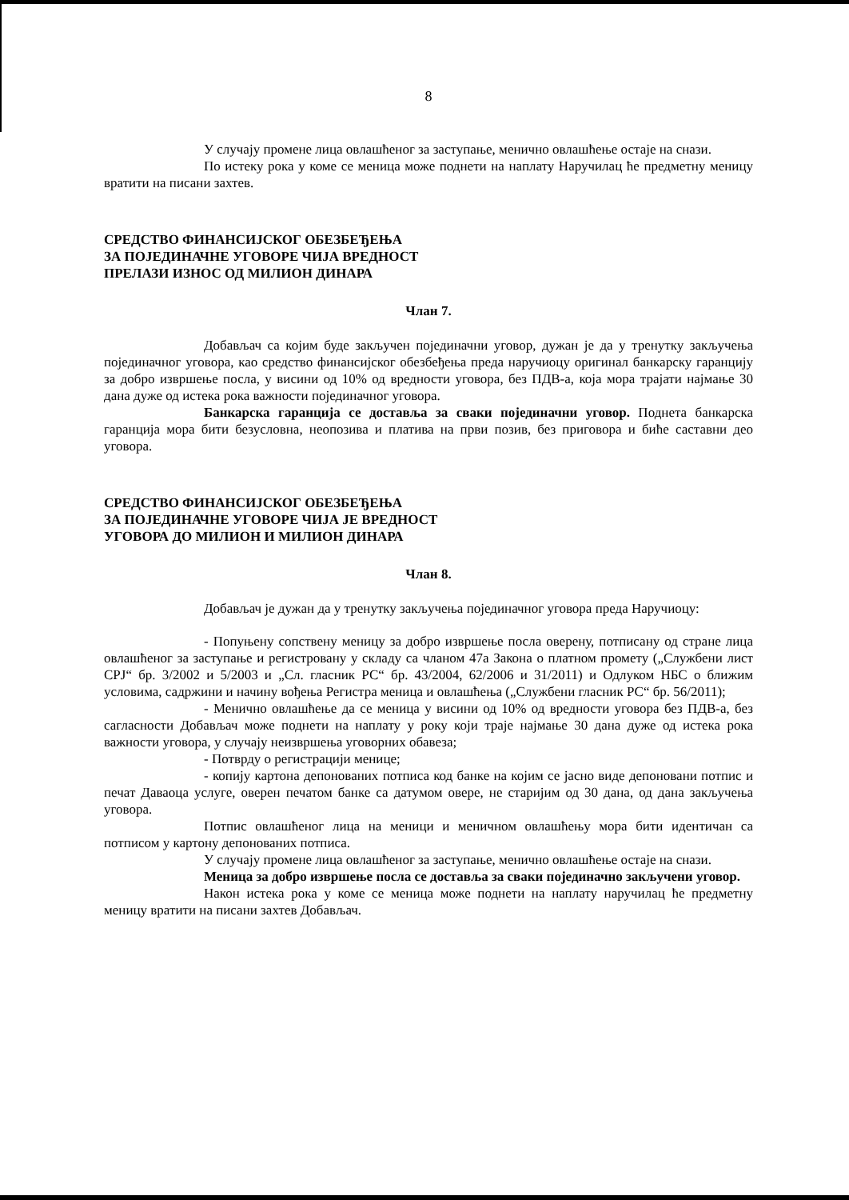8
У случају промене лица овлашћеног за заступање, менично овлашћење остаје на снази.
По истеку рока у коме се меница може поднети на наплату Наручилац ће предметну меницу вратити на писани захтев.
СРЕДСТВО ФИНАНСИЈСКОГ ОБЕЗБЕЂЕЊА
ЗА ПОЈЕДИНАЧНЕ УГОВОРЕ ЧИЈА ВРЕДНОСТ
ПРЕЛАЗИ ИЗНОС ОД МИЛИОН ДИНАРА
Члан 7.
Добављач са којим буде закључен појединачни уговор, дужан је да у тренутку закључења појединачног уговора, као средство финансијског обезбеђења преда наручиоцу оригинал банкарску гаранцију за добро извршење посла, у висини од 10% од вредности уговора, без ПДВ-а, која мора трајати најмање 30 дана дуже од истека рока важности појединачног уговора.
Банкарска гаранција се доставља за сваки појединачни уговор. Поднета банкарска гаранција мора бити безусловна, неопозива и платива на први позив, без приговора и биће саставни део уговора.
СРЕДСТВО ФИНАНСИЈСКОГ ОБЕЗБЕЂЕЊА
ЗА ПОЈЕДИНАЧНЕ УГОВОРЕ ЧИЈА ЈЕ ВРЕДНОСТ
УГОВОРА ДО МИЛИОН И МИЛИОН ДИНАРА
Члан 8.
Добављач је дужан да у тренутку закључења појединачног уговора преда Наручиоцу:
- Попуњену сопствену меницу за добро извршење посла оверену, потписану од стране лица овлашћеног за заступање и регистровану у складу са чланом 47а Закона о платном промету („Службени лист СРЈ“ бр. 3/2002 и 5/2003 и „Сл. гласник РС“ бр. 43/2004, 62/2006 и 31/2011) и Одлуком НБС о ближим условима, садржини и начину вођења Регистра меница и овлашћења („Службени гласник РС“ бр. 56/2011);
- Менично овлашћење да се меница у висини од 10% од вредности уговора без ПДВ-а, без сагласности Добављач може поднети на наплату у року који траје најмање 30 дана дуже од истека рока важности уговора, у случају неизвршења уговорних обавеза;
- Потврду о регистрацији менице;
- копију картона депонованих потписа код банке на којим се јасно виде депоновани потпис и печат Даваоца услуге, оверен печатом банке са датумом овере, не старијим од 30 дана, од дана закључења уговора.
Потпис овлашћеног лица на меници и меничном овлашћењу мора бити идентичан са потписом у картону депонованих потписа.
У случају промене лица овлашћеног за заступање, менично овлашћење остаје на снази.
Меница за добро извршење посла се доставља за сваки појединачно закључени уговор.
Након истека рока у коме се меница може поднети на наплату наручилац ће предметну меницу вратити на писани захтев Добављач.